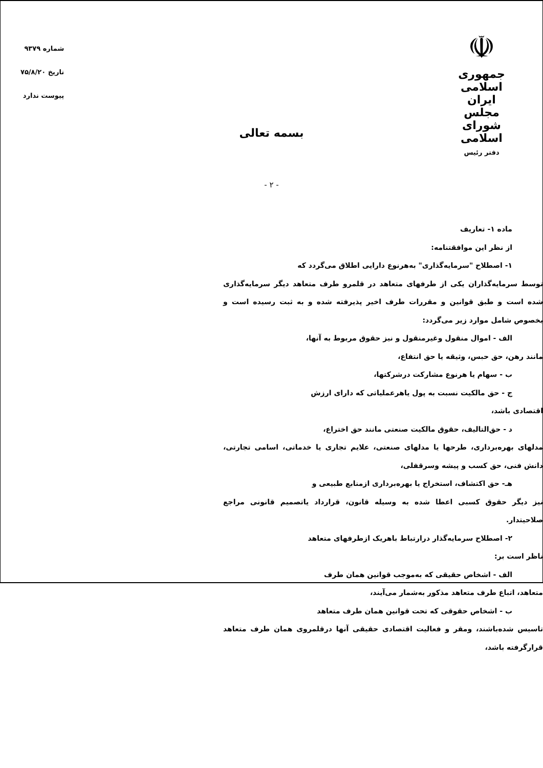☫
جمهوری اسلامی ایران
مجلس شورای اسلامی
دفتر رئیس
شماره ۹۳۷۹
تاریخ ۷۵/۸/۲۰
پیوست ندارد
بسمه تعالی
- ۲ -
ماده ۱- تعاریف
از نظر این موافقتنامه:
۱- اصطلاح "سرمایه‌گذاری" به‌هرنوع دارایی اطلاق می‌گردد که
توسط سرمایه‌گذاران یکی از طرفهای متعاهد در قلمرو طرف متعاهد دیگر سرمایه‌گذاری شده است و طبق قوانین و مقررات طرف اخیر پذیرفته شده و به ثبت رسیده است و بخصوص شامل موارد زیر می‌گردد:
الف - اموال منقول وغیرمنقول و نیز حقوق مربوط به آنها،
مانند رهن، حق حبس، وثیقه یا حق انتفاع،
ب - سهام یا هرنوع مشارکت درشرکتها،
ج - حق مالکیت نسبت به پول یاهرعملیاتی که دارای ارزش
اقتصادی باشد،
د - حق‌التالیف، حقوق مالکیت صنعتی مانند حق اختراع،
مدلهای بهره‌برداری، طرحها یا مدلهای صنعتی، علایم تجاری یا خدماتی، اسامی تجارتی، دانش فنی، حق کسب و پیشه وسرقفلی،
هـ- حق اکتشاف، استخراج یا بهره‌برداری ازمنابع طبیعی و
نیز دیگر حقوق کسبی اعطا شده به وسیله قانون، قرارداد یاتصمیم قانونی مراجع صلاحیتدار.
۲- اصطلاح سرمایه‌گذار درارتباط باهریک ازطرفهای متعاهد
ناظر است بر:
الف - اشخاص حقیقی که به‌موجب قوانین همان طرف
متعاهد، اتباع طرف متعاهد مذکور به‌شمار می‌آیند،
ب - اشخاص حقوقی که تحت قوانین همان طرف متعاهد
تاسیس شده‌باشند، ومقر و فعالیت اقتصادی حقیقی آنها درقلمروی همان طرف متعاهد قرارگرفته باشد،